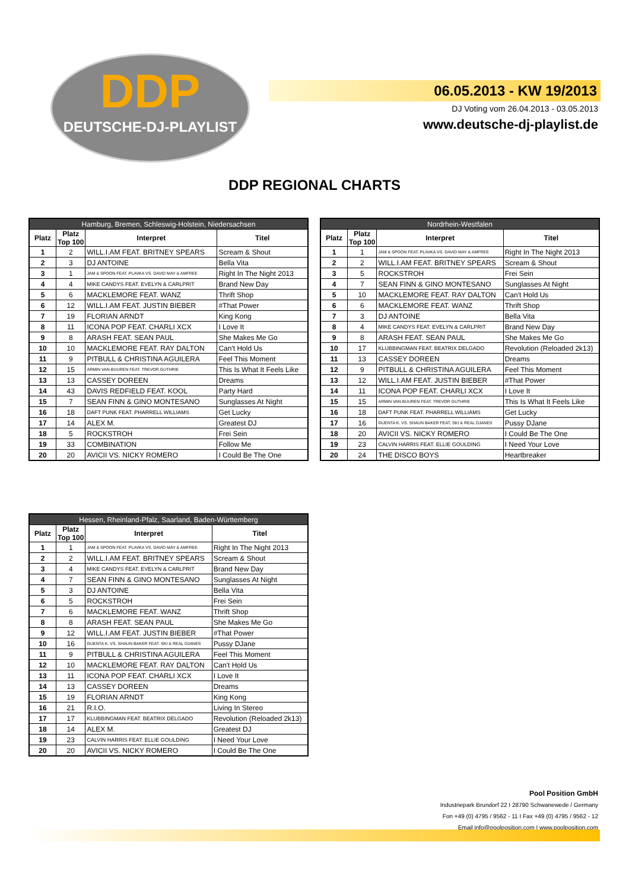DDP
DEUTSCHE-DJ-PLAYLIST
06.05.2013 - KW 19/2013
DJ Voting vom 26.04.2013 - 03.05.2013
www.deutsche-dj-playlist.de
DDP REGIONAL CHARTS
| Hamburg, Bremen, Schleswig-Holstein, Niedersachsen | | | |
| --- | --- | --- | --- |
| Platz | Platz Top 100 | Interpret | Titel |
| 1 | 2 | WILL.I.AM FEAT. BRITNEY SPEARS | Scream & Shout |
| 2 | 3 | DJ ANTOINE | Bella Vita |
| 3 | 1 | JAM & SPOON FEAT. PLAVKA VS. DAVID MAY & AMFREE | Right In The Night 2013 |
| 4 | 4 | MIKE CANDYS FEAT. EVELYN & CARLPRIT | Brand New Day |
| 5 | 6 | MACKLEMORE FEAT. WANZ | Thrift Shop |
| 6 | 12 | WILL.I.AM FEAT. JUSTIN BIEBER | #That Power |
| 7 | 19 | FLORIAN ARNDT | King Kong |
| 8 | 11 | ICONA POP FEAT. CHARLI XCX | I Love It |
| 9 | 8 | ARASH FEAT. SEAN PAUL | She Makes Me Go |
| 10 | 10 | MACKLEMORE FEAT. RAY DALTON | Can't Hold Us |
| 11 | 9 | PITBULL & CHRISTINA AGUILERA | Feel This Moment |
| 12 | 15 | ARMIN VAN BUUREN FEAT. TREVOR GUTHRIE | This Is What It Feels Like |
| 13 | 13 | CASSEY DOREEN | Dreams |
| 14 | 43 | DAVIS REDFIELD FEAT. KOOL | Party Hard |
| 15 | 7 | SEAN FINN & GINO MONTESANO | Sunglasses At Night |
| 16 | 18 | DAFT PUNK FEAT. PHARRELL WILLIAMS | Get Lucky |
| 17 | 14 | ALEX M. | Greatest DJ |
| 18 | 5 | ROCKSTROH | Frei Sein |
| 19 | 33 | COMBINATION | Follow Me |
| 20 | 20 | AVICII VS. NICKY ROMERO | I Could Be The One |
| Nordrhein-Westfalen | | | |
| --- | --- | --- | --- |
| Platz | Platz Top 100 | Interpret | Titel |
| 1 | 1 | JAM & SPOON FEAT. PLAVKA VS. DAVID MAY & AMFREE | Right In The Night 2013 |
| 2 | 2 | WILL.I.AM FEAT. BRITNEY SPEARS | Scream & Shout |
| 3 | 5 | ROCKSTROH | Frei Sein |
| 4 | 7 | SEAN FINN & GINO MONTESANO | Sunglasses At Night |
| 5 | 10 | MACKLEMORE FEAT. RAY DALTON | Can't Hold Us |
| 6 | 6 | MACKLEMORE FEAT. WANZ | Thrift Shop |
| 7 | 3 | DJ ANTOINE | Bella Vita |
| 8 | 4 | MIKE CANDYS FEAT. EVELYN & CARLPRIT | Brand New Day |
| 9 | 8 | ARASH FEAT. SEAN PAUL | She Makes Me Go |
| 10 | 17 | KLUBBINGMAN FEAT. BEATRIX DELGADO | Revolution (Reloaded 2k13) |
| 11 | 13 | CASSEY DOREEN | Dreams |
| 12 | 9 | PITBULL & CHRISTINA AGUILERA | Feel This Moment |
| 13 | 12 | WILL.I.AM FEAT. JUSTIN BIEBER | #That Power |
| 14 | 11 | ICONA POP FEAT. CHARLI XCX | I Love It |
| 15 | 15 | ARMIN VAN BUUREN FEAT. TREVOR GUTHRIE | This Is What It Feels Like |
| 16 | 18 | DAFT PUNK FEAT. PHARRELL WILLIAMS | Get Lucky |
| 17 | 16 | GUENTA K. VS. SHAUN BAKER FEAT. SKI & REAL DJANES | Pussy DJane |
| 18 | 20 | AVICII VS. NICKY ROMERO | I Could Be The One |
| 19 | 23 | CALVIN HARRIS FEAT. ELLIE GOULDING | I Need Your Love |
| 20 | 24 | THE DISCO BOYS | Heartbreaker |
| Hessen, Rheinland-Pfalz, Saarland, Baden-Württemberg | | | |
| --- | --- | --- | --- |
| Platz | Platz Top 100 | Interpret | Titel |
| 1 | 1 | JAM & SPOON FEAT. PLAVKA VS. DAVID MAY & AMFREE | Right In The Night 2013 |
| 2 | 2 | WILL.I.AM FEAT. BRITNEY SPEARS | Scream & Shout |
| 3 | 4 | MIKE CANDYS FEAT. EVELYN & CARLPRIT | Brand New Day |
| 4 | 7 | SEAN FINN & GINO MONTESANO | Sunglasses At Night |
| 5 | 3 | DJ ANTOINE | Bella Vita |
| 6 | 5 | ROCKSTROH | Frei Sein |
| 7 | 6 | MACKLEMORE FEAT. WANZ | Thrift Shop |
| 8 | 8 | ARASH FEAT. SEAN PAUL | She Makes Me Go |
| 9 | 12 | WILL.I.AM FEAT. JUSTIN BIEBER | #That Power |
| 10 | 16 | GUENTA K. VS. SHAUN BAKER FEAT. SKI & REAL DJANES | Pussy DJane |
| 11 | 9 | PITBULL & CHRISTINA AGUILERA | Feel This Moment |
| 12 | 10 | MACKLEMORE FEAT. RAY DALTON | Can't Hold Us |
| 13 | 11 | ICONA POP FEAT. CHARLI XCX | I Love It |
| 14 | 13 | CASSEY DOREEN | Dreams |
| 15 | 19 | FLORIAN ARNDT | King Kong |
| 16 | 21 | R.I.O. | Living In Stereo |
| 17 | 17 | KLUBBINGMAN FEAT. BEATRIX DELGADO | Revolution (Reloaded 2k13) |
| 18 | 14 | ALEX M. | Greatest DJ |
| 19 | 23 | CALVIN HARRIS FEAT. ELLIE GOULDING | I Need Your Love |
| 20 | 20 | AVICII VS. NICKY ROMERO | I Could Be The One |
Pool Position GmbH
Industriepark Brundorf 22 I 28790 Schwanewede / Germany
Fon +49 (0) 4795 / 9562 - 11 I Fax +49 (0) 4795 / 9562 - 12
Email info@poolposition.com I www.poolposition.com